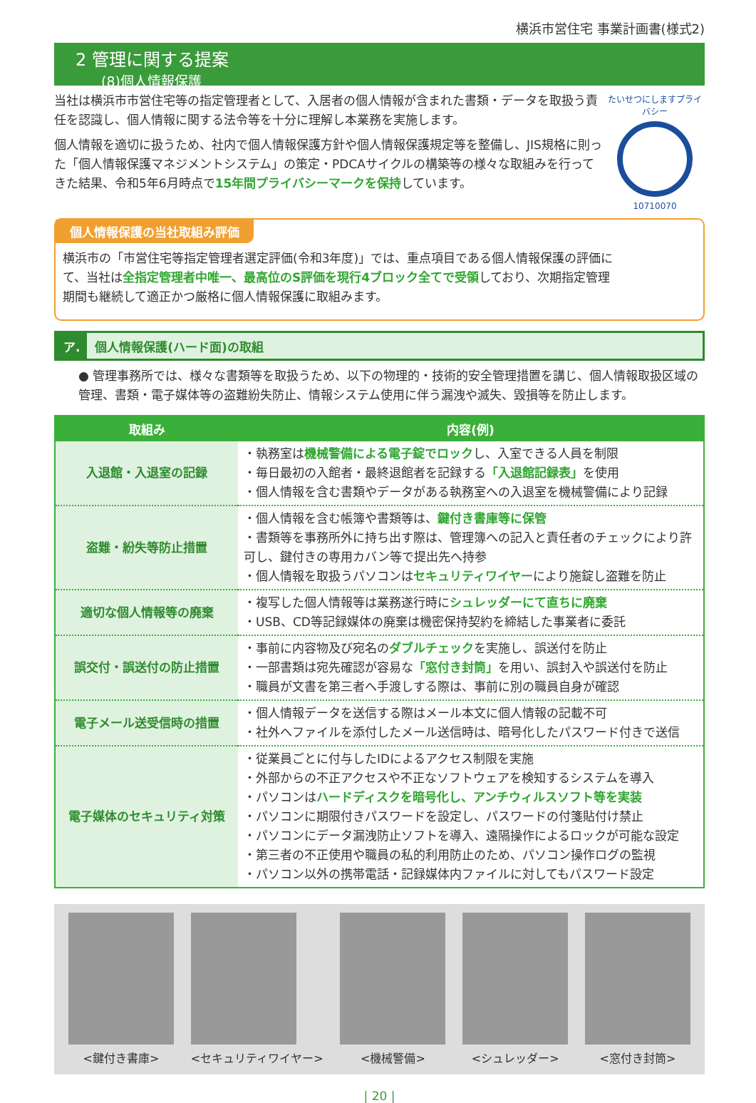横浜市営住宅 事業計画書(様式2)
2 管理に関する提案
(8)個人情報保護
当社は横浜市市営住宅等の指定管理者として、入居者の個人情報が含まれた書類・データを取扱う責任を認識し、個人情報に関する法令等を十分に理解し本業務を実施します。
個人情報を適切に扱うため、社内で個人情報保護方針や個人情報保護規定等を整備し、JIS規格に則った「個人情報保護マネジメントシステム」の策定・PDCAサイクルの構築等の様々な取組みを行ってきた結果、令和5年6月時点で15年間プライバシーマークを保持しています。
たいせつにしますプライバシー
10710070
個人情報保護の当社取組み評価
横浜市の「市営住宅等指定管理者選定評価(令和3年度)」では、重点項目である個人情報保護の評価にて、当社は全指定管理者中唯一、最高位のS評価を現行4ブロック全てで受領しており、次期指定管理期間も継続して適正かつ厳格に個人情報保護に取組みます。
ア. 個人情報保護(ハード面)の取組
● 管理事務所では、様々な書類等を取扱うため、以下の物理的・技術的安全管理措置を講じ、個人情報取扱区域の管理、書類・電子媒体等の盗難紛失防止、情報システム使用に伴う漏洩や滅失、毀損等を防止します。
| 取組み | 内容(例) |
| --- | --- |
| 入退館・入退室の記録 | ・執務室は 機械警備による電子錠でロック し、入室できる人員を制限 ・毎日最初の入館者・最終退館者を記録する 「入退館記録表」 を使用 ・個人情報を含む書類やデータがある執務室への入退室を機械警備により記録 |
| 盗難・紛失等防止措置 | ・個人情報を含む帳簿や書類等は、 鍵付き書庫等に保管 ・書類等を事務所外に持ち出す際は、管理簿への記入と責任者のチェックにより許可し、鍵付きの専用カバン等で提出先へ持参 ・個人情報を取扱うパソコンは セキュリティワイヤー により施錠し盗難を防止 |
| 適切な個人情報等の廃棄 | ・複写した個人情報等は業務遂行時に シュレッダーにて直ちに廃棄 ・USB、CD等記録媒体の廃棄は機密保持契約を締結した事業者に委託 |
| 誤交付・誤送付の防止措置 | ・事前に内容物及び宛名の ダブルチェック を実施し、誤送付を防止 ・一部書類は宛先確認が容易な 「窓付き封筒」 を用い、誤封入や誤送付を防止 ・職員が文書を第三者へ手渡しする際は、事前に別の職員自身が確認 |
| 電子メール送受信時の措置 | ・個人情報データを送信する際はメール本文に個人情報の記載不可 ・社外へファイルを添付したメール送信時は、暗号化したパスワード付きで送信 |
| 電子媒体のセキュリティ対策 | ・従業員ごとに付与したIDによるアクセス制限を実施 ・外部からの不正アクセスや不正なソフトウェアを検知するシステムを導入 ・パソコンは ハードディスクを暗号化し、アンチウィルスソフト等を実装 ・パソコンに期限付きパスワードを設定し、パスワードの付箋貼付け禁止 ・パソコンにデータ漏洩防止ソフトを導入、遠隔操作によるロックが可能な設定 ・第三者の不正使用や職員の私的利用防止のため、パソコン操作ログの監視 ・パソコン以外の携帯電話・記録媒体内ファイルに対してもパスワード設定 |
<鍵付き書庫> <セキュリティワイヤー> <機械警備> <シュレッダー> <窓付き封筒>
| 20 |